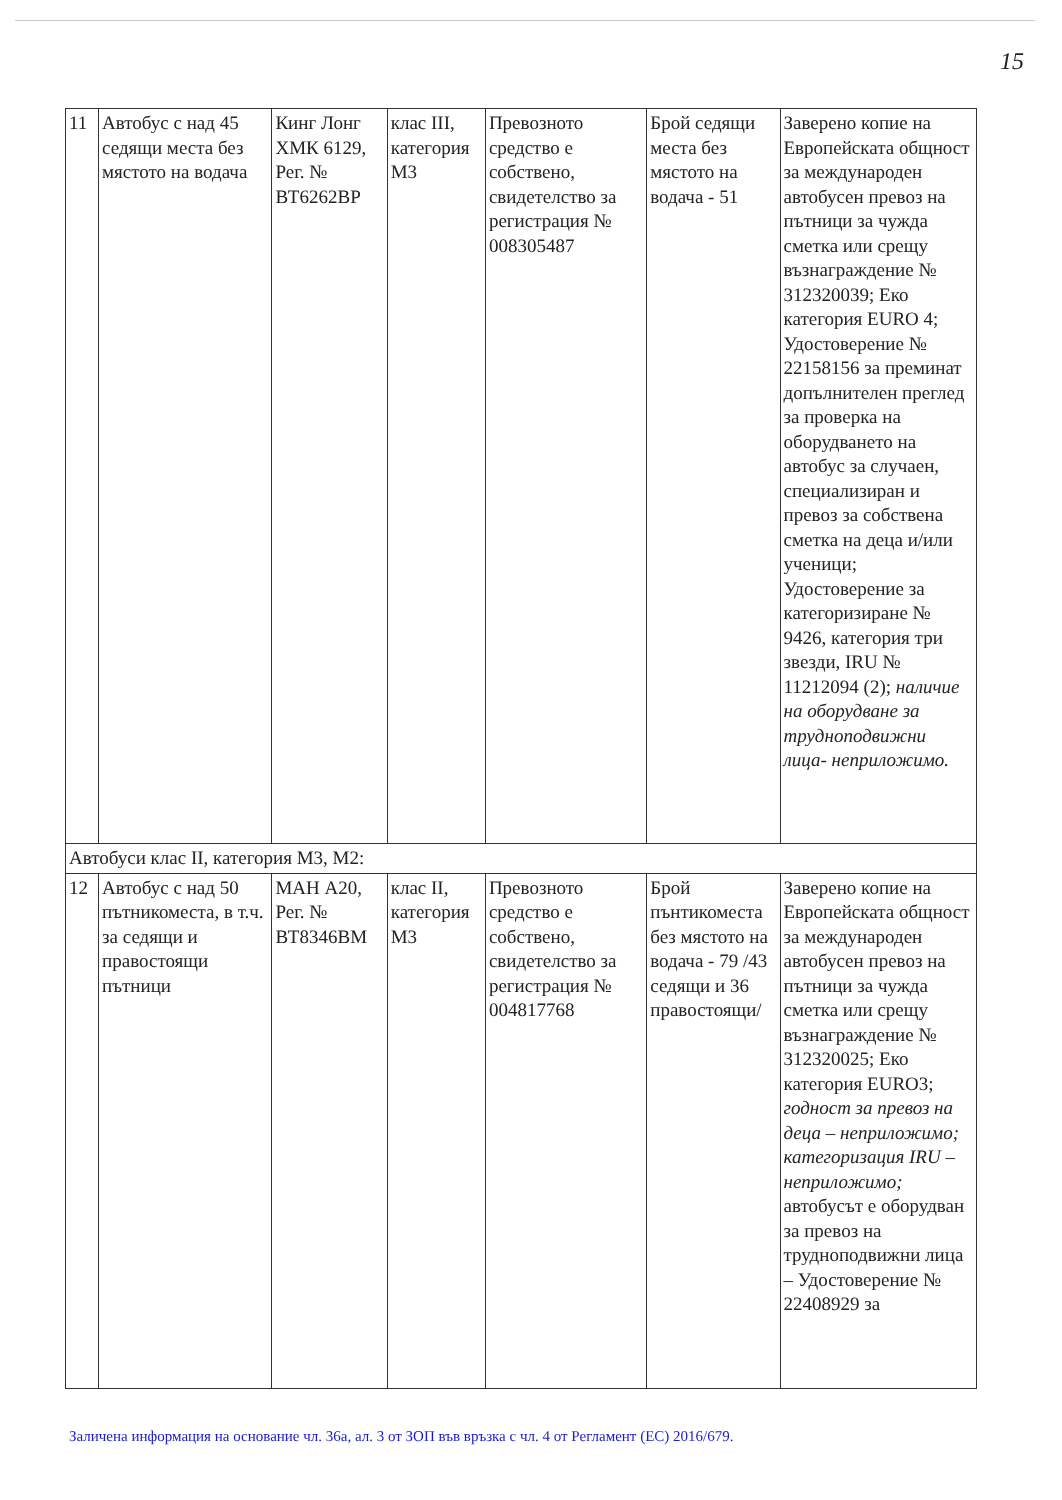15
| 11 | Автобус с над 45 седящи места без мястото на водача | Кинг Лонг ХМК 6129, Рег. № ВТ6262ВР | клас III, категория М3 | Превозното средство е собствено, свидетелство за регистрация № 008305487 | Брой седящи места без мястото на водача - 51 | Заверено копие на Европейската общност за международен автобусен превоз на пътници за чужда сметка или срещу възнаграждение № 312320039; Еко категория EURO 4; Удостоверение № 22158156 за преминат допълнителен преглед за проверка на оборудването на автобус за случаен, специализиран и превоз за собствена сметка на деца и/или ученици; Удостоверение за категоризиране № 9426, категория три звезди, IRU № 11212094 (2); наличие на оборудване за трудноподвижни лица- неприложимо. |
| Автобуси клас II, категория М3, М2: | | | | | | |
| 12 | Автобус с над 50 пътникоместа, в т.ч. за седящи и правостоящи пътници | МАН А20, Рег. № ВТ8346ВМ | клас II, категория М3 | Превозното средство е собствено, свидетелство за регистрация № 004817768 | Брой пънтикоместа без мястото на водача - 79 /43 седящи и 36 правостоящи/ | Заверено копие на Европейската общност за международен автобусен превоз на пътници за чужда сметка или срещу възнаграждение № 312320025; Еко категория EURO3; годност за превоз на деца – неприложимо; категоризация IRU – неприложимо; автобусът е оборудван за превоз на трудноподвижни лица – Удостоверение № 22408929 за |
Заличена информация на основание чл. 36а, ал. 3 от ЗОП във връзка с чл. 4 от Регламент (ЕС) 2016/679.